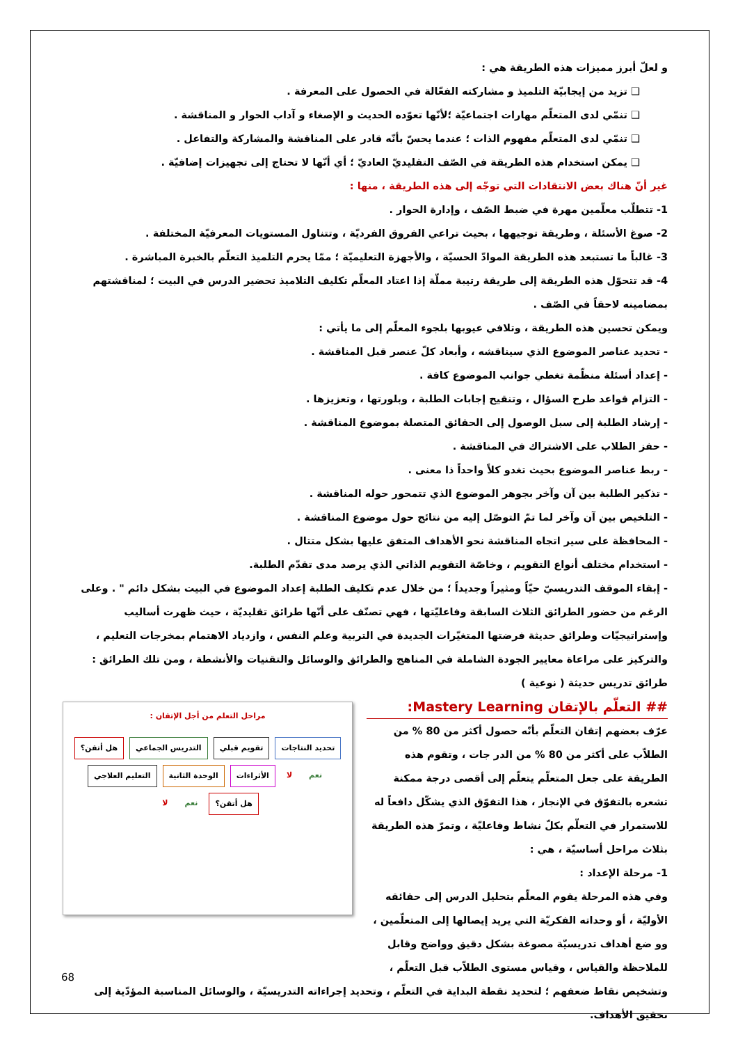و لعلّ أبرز مميزات هذه الطريقة هي :
❑ تزيد من إيجابيّة التلميذ و مشاركته الفعّالة في الحصول على المعرفة .
❑ تنمّي لدى المتعلّم مهارات اجتماعيّة ؛لأنّها تعوّده الحديث و الإصغاء و آداب الحوار و المناقشة .
❑ تنمّي لدى المتعلّم مفهوم الذات ؛ عندما يحسّ بأنّه قادر على المناقشة والمشاركة والتفاعل .
❑ يمكن استخدام هذه الطريقة في الصّف التقليديّ العاديّ ؛ أي أنّها لا تحتاج إلى تجهيزات إضافيّة .
غير أنّ هناك بعض الانتقادات التي توجّه إلى هذه الطريقة ، منها :
1- تتطلّب معلّمين مهرة في ضبط الصّف ، وإدارة الحوار .
2- صوغ الأسئلة ، وطريقة توجيهها ، بحيث تراعي الفروق الفرديّة ، وتتناول المستويات المعرفيّة المختلفة .
3- غالباً ما تستبعد هذه الطريقة الموادّ الحسيّة ، والأجهزة التعليميّة ؛ ممّا يحرم التلميذ التعلّم بالخبرة المباشرة .
4- قد تتحوّل هذه الطريقة إلى طريقة رتيبة مملّة إذا اعتاد المعلّم تكليف التلاميذ تحضير الدرس في البيت ؛ لمناقشتهم بمضامينه لاحقاً في الصّف .
ويمكن تحسين هذه الطريقة ، وتلافي عيوبها بلجوء المعلّم إلى ما يأتي :
- تحديد عناصر الموضوع الذي سيناقشه ، وأبعاد كلّ عنصر قبل المناقشة .
- إعداد أسئلة منظّمة تغطي جوانب الموضوع كافة .
- التزام قواعد طرح السؤال ، وتنقيح إجابات الطلبة ، وبلورتها ، وتعزيزها .
- إرشاد الطلبة إلى سبل الوصول إلى الحقائق المتصلة بموضوع المناقشة .
- حفز الطلاب على الاشتراك في المناقشة .
- ربط عناصر الموضوع بحيث تغدو كلاً واحداً ذا معنى .
- تذكير الطلبة بين آن وآخر بجوهر الموضوع الذي تتمحور حوله المناقشة .
- التلخيص بين آن وآخر لما تمّ التوصّل إليه من نتائج حول موضوع المناقشة .
- المحافظة على سير اتجاه المناقشة نحو الأهداف المتفق عليها بشكل متتال .
- استخدام مختلف أنواع التقويم ، وخاصّة التقويم الذاتي الذي يرصد مدى تقدّم الطلبة.
- إبقاء الموقف التدريسيّ حيّاً ومثيراً وجديداً ؛ من خلال عدم تكليف الطلبة إعداد الموضوع في البيت بشكل دائم " . وعلى الرغم من حضور الطرائق الثلاث السابقة وفاعليّتها ، فهي تصنّف على أنّها طرائق تقليديّة ، حيث ظهرت أساليب وإستراتيجيّات وطرائق حديثة فرضتها المتغيّرات الجديدة في التربية وعلم النفس ، وازدياد الاهتمام بمخرجات التعليم ، والتركيز على مراعاة معايير الجودة الشاملة في المناهج والطرائق والوسائل والتقنيات والأنشطة ، ومن تلك الطرائق : طرائق تدريس حديثة ( نوعية )
## التعلّم بالإتقان Mastery Learning:
عرّف بعضهم إتقان التعلّم بأنّه حصول أكثر من 80 % من الطلاّب على أكثر من 80 % من الدر جات ، وتقوم هذه الطريقة على جعل المتعلّم يتعلّم إلى أقصى درجة ممكنة تشعره بالتفوّق في الإنجاز ، هذا التفوّق الذي يشكّل دافعاً له للاستمرار في التعلّم بكلّ نشاط وفاعليّة ، وتمرّ هذه الطريقة بثلاث مراحل أساسيّة ، هي :
1- مرحلة الإعداد :
وفي هذه المرحلة يقوم المعلّم بتحليل الدرس إلى حقائقه الأوليّة ، أو وحداته الفكريّة التي يريد إيصالها إلى المتعلّمين ، وو ضع أهداف تدريسيّة مصوغة بشكل دقيق وواضح وقابل للملاحظة والقياس ، وقياس مستوى الطلاّب قبل التعلّم ،
مراحل التعلم من أجل الإتقان :
تحديد النتاجات تقويم قبلي التدريس الجماعي هل أتقن؟ نعم لا الأثراءات الوحدة الثانية التعليم العلاجي هل أتقن؟ نعم لا
وتشخيص نقاط ضعفهم ؛ لتحديد نقطة البداية في التعلّم ، وتحديد إجراءاته التدريسيّة ، والوسائل المناسبة المؤدّية إلى تحقيق الأهداف.
68